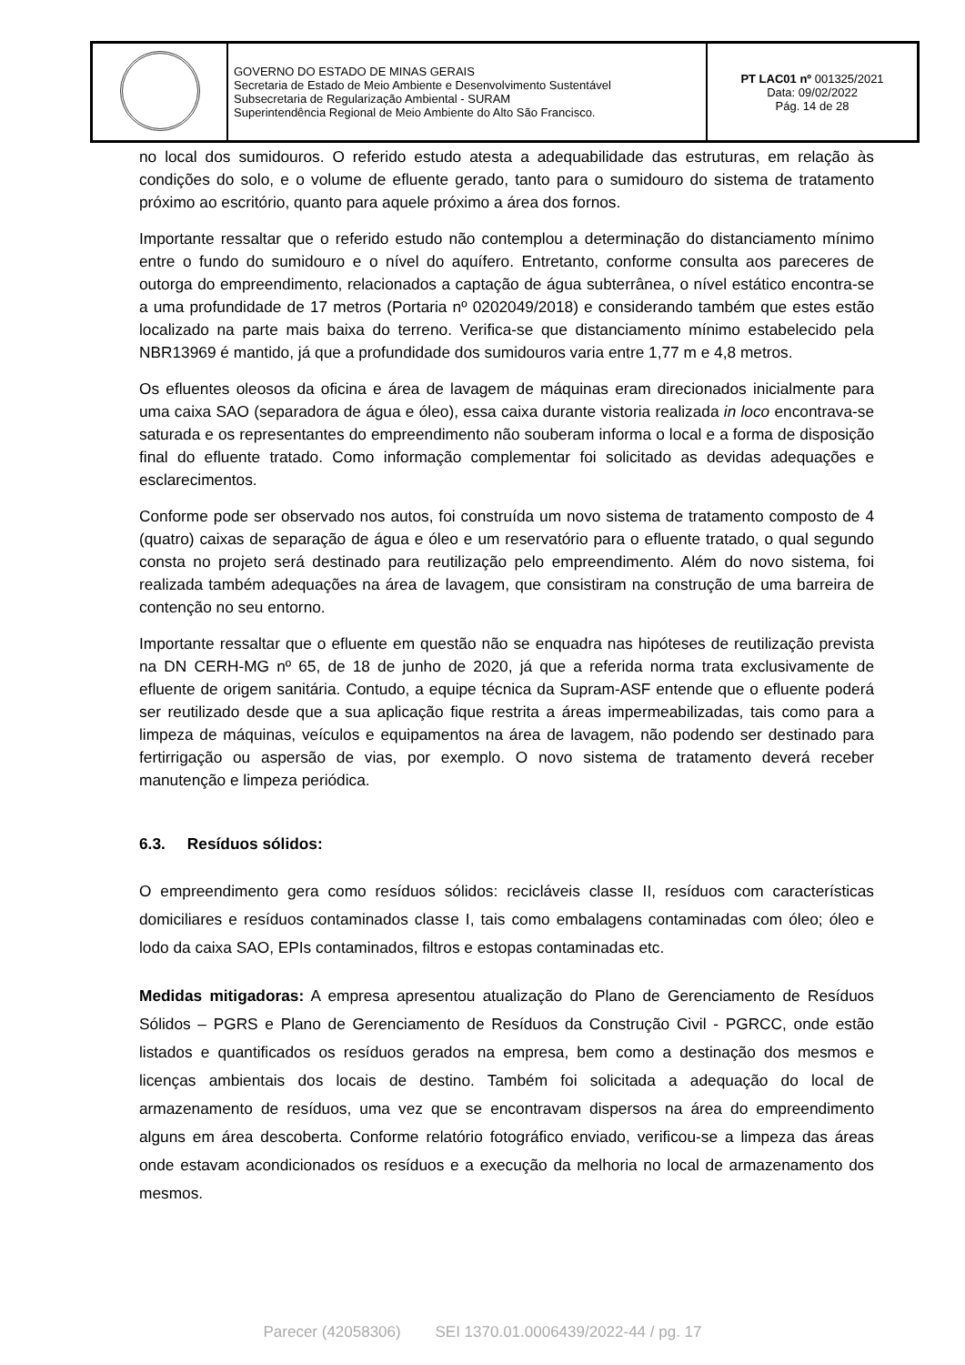| | GOVERNO DO ESTADO DE MINAS GERAIS Secretaria de Estado de Meio Ambiente e Desenvolvimento Sustentável Subsecretaria de Regularização Ambiental - SURAM Superintendência Regional de Meio Ambiente do Alto São Francisco. | PT LAC01 nº 001325/2021 Data: 09/02/2022 Pág. 14 de 28 |
no local dos sumidouros. O referido estudo atesta a adequabilidade das estruturas, em relação às condições do solo, e o volume de efluente gerado, tanto para o sumidouro do sistema de tratamento próximo ao escritório, quanto para aquele próximo a área dos fornos.
Importante ressaltar que o referido estudo não contemplou a determinação do distanciamento mínimo entre o fundo do sumidouro e o nível do aquífero. Entretanto, conforme consulta aos pareceres de outorga do empreendimento, relacionados a captação de água subterrânea, o nível estático encontra-se a uma profundidade de 17 metros (Portaria nº 0202049/2018) e considerando também que estes estão localizado na parte mais baixa do terreno. Verifica-se que distanciamento mínimo estabelecido pela NBR13969 é mantido, já que a profundidade dos sumidouros varia entre 1,77 m e 4,8 metros.
Os efluentes oleosos da oficina e área de lavagem de máquinas eram direcionados inicialmente para uma caixa SAO (separadora de água e óleo), essa caixa durante vistoria realizada in loco encontrava-se saturada e os representantes do empreendimento não souberam informa o local e a forma de disposição final do efluente tratado. Como informação complementar foi solicitado as devidas adequações e esclarecimentos.
Conforme pode ser observado nos autos, foi construída um novo sistema de tratamento composto de 4 (quatro) caixas de separação de água e óleo e um reservatório para o efluente tratado, o qual segundo consta no projeto será destinado para reutilização pelo empreendimento. Além do novo sistema, foi realizada também adequações na área de lavagem, que consistiram na construção de uma barreira de contenção no seu entorno.
Importante ressaltar que o efluente em questão não se enquadra nas hipóteses de reutilização prevista na DN CERH-MG nº 65, de 18 de junho de 2020, já que a referida norma trata exclusivamente de efluente de origem sanitária. Contudo, a equipe técnica da Supram-ASF entende que o efluente poderá ser reutilizado desde que a sua aplicação fique restrita a áreas impermeabilizadas, tais como para a limpeza de máquinas, veículos e equipamentos na área de lavagem, não podendo ser destinado para fertirrigação ou aspersão de vias, por exemplo. O novo sistema de tratamento deverá receber manutenção e limpeza periódica.
6.3. Resíduos sólidos:
O empreendimento gera como resíduos sólidos: recicláveis classe II, resíduos com características domiciliares e resíduos contaminados classe I, tais como embalagens contaminadas com óleo; óleo e lodo da caixa SAO, EPIs contaminados, filtros e estopas contaminadas etc.
Medidas mitigadoras: A empresa apresentou atualização do Plano de Gerenciamento de Resíduos Sólidos – PGRS e Plano de Gerenciamento de Resíduos da Construção Civil - PGRCC, onde estão listados e quantificados os resíduos gerados na empresa, bem como a destinação dos mesmos e licenças ambientais dos locais de destino. Também foi solicitada a adequação do local de armazenamento de resíduos, uma vez que se encontravam dispersos na área do empreendimento alguns em área descoberta. Conforme relatório fotográfico enviado, verificou-se a limpeza das áreas onde estavam acondicionados os resíduos e a execução da melhoria no local de armazenamento dos mesmos.
Parecer (42058306) SEI 1370.01.0006439/2022-44 / pg. 17